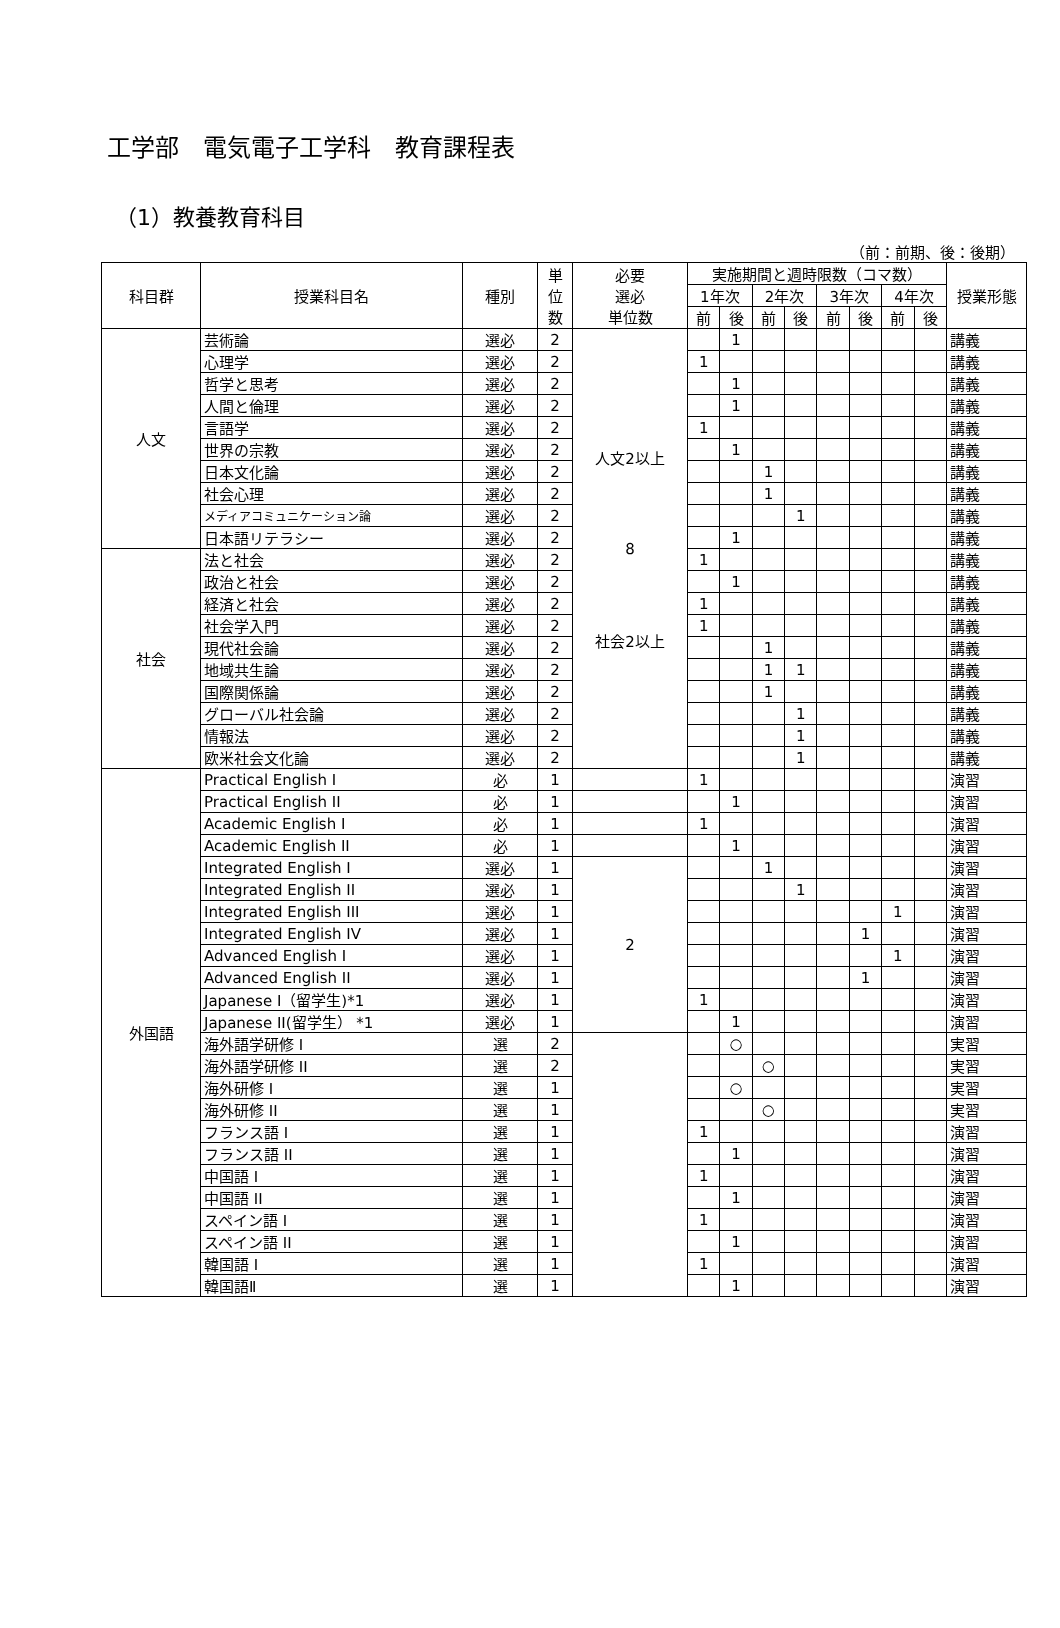工学部　電気電子工学科　教育課程表
（1）教養教育科目
（前：前期、後：後期）
| 科目群 | 授業科目名 | 種別 | 単 位 数 | 必要 選必 単位数 | 実施期間と週時限数（コマ数） | | | | | | | | 授業形態 |
| --- | --- | --- | --- | --- | --- | --- | --- | --- | --- | --- | --- | --- | --- |
| | | | | | 1年次 | | 2年次 | | 3年次 | | 4年次 | | |
| | | | | | 前 | 後 | 前 | 後 | 前 | 後 | 前 | 後 | |
| 人文 | 芸術論 | 選必 | 2 | 人文2以上 8 社会2以上 | | 1 | | | | | | | 講義 |
| | 心理学 | 選必 | 2 | | 1 | | | | | | | | 講義 |
| | 哲学と思考 | 選必 | 2 | | | 1 | | | | | | | 講義 |
| | 人間と倫理 | 選必 | 2 | | | 1 | | | | | | | 講義 |
| | 言語学 | 選必 | 2 | | 1 | | | | | | | | 講義 |
| | 世界の宗教 | 選必 | 2 | | | 1 | | | | | | | 講義 |
| | 日本文化論 | 選必 | 2 | | | | 1 | | | | | | 講義 |
| | 社会心理 | 選必 | 2 | | | | 1 | | | | | | 講義 |
| | メディアコミュニケーション論 | 選必 | 2 | | | | | 1 | | | | | 講義 |
| | 日本語リテラシー | 選必 | 2 | | | 1 | | | | | | | 講義 |
| 社会 | 法と社会 | 選必 | 2 | | 1 | | | | | | | | 講義 |
| | 政治と社会 | 選必 | 2 | | | 1 | | | | | | | 講義 |
| | 経済と社会 | 選必 | 2 | | 1 | | | | | | | | 講義 |
| | 社会学入門 | 選必 | 2 | | 1 | | | | | | | | 講義 |
| | 現代社会論 | 選必 | 2 | | | | 1 | | | | | | 講義 |
| | 地域共生論 | 選必 | 2 | | | | 1 | 1 | | | | | 講義 |
| | 国際関係論 | 選必 | 2 | | | | 1 | | | | | | 講義 |
| | グローバル社会論 | 選必 | 2 | | | | | 1 | | | | | 講義 |
| | 情報法 | 選必 | 2 | | | | | 1 | | | | | 講義 |
| | 欧米社会文化論 | 選必 | 2 | | | | | 1 | | | | | 講義 |
| 外国語 | Practical English I | 必 | 1 | | 1 | | | | | | | | 演習 |
| | Practical English II | 必 | 1 | | | 1 | | | | | | | 演習 |
| | Academic English I | 必 | 1 | | 1 | | | | | | | | 演習 |
| | Academic English II | 必 | 1 | | | 1 | | | | | | | 演習 |
| | Integrated English I | 選必 | 1 | 2 | | | 1 | | | | | | 演習 |
| | Integrated English II | 選必 | 1 | | | | | 1 | | | | | 演習 |
| | Integrated English III | 選必 | 1 | | | | | | | | 1 | | 演習 |
| | Integrated English IV | 選必 | 1 | | | | | | | 1 | | | 演習 |
| | Advanced English I | 選必 | 1 | | | | | | | | 1 | | 演習 |
| | Advanced English II | 選必 | 1 | | | | | | | 1 | | | 演習 |
| | Japanese I（留学生)*1 | 選必 | 1 | | 1 | | | | | | | | 演習 |
| | Japanese II(留学生） *1 | 選必 | 1 | | | 1 | | | | | | | 演習 |
| | 海外語学研修 I | 選 | 2 | | | ○ | | | | | | | 実習 |
| | 海外語学研修 II | 選 | 2 | | | | ○ | | | | | | 実習 |
| | 海外研修 I | 選 | 1 | | | ○ | | | | | | | 実習 |
| | 海外研修 II | 選 | 1 | | | | ○ | | | | | | 実習 |
| | フランス語 I | 選 | 1 | | 1 | | | | | | | | 演習 |
| | フランス語 II | 選 | 1 | | | 1 | | | | | | | 演習 |
| | 中国語 I | 選 | 1 | | 1 | | | | | | | | 演習 |
| | 中国語 II | 選 | 1 | | | 1 | | | | | | | 演習 |
| | スペイン語 I | 選 | 1 | | 1 | | | | | | | | 演習 |
| | スペイン語 II | 選 | 1 | | | 1 | | | | | | | 演習 |
| | 韓国語 I | 選 | 1 | | 1 | | | | | | | | 演習 |
| | 韓国語Ⅱ | 選 | 1 | | | 1 | | | | | | | 演習 |